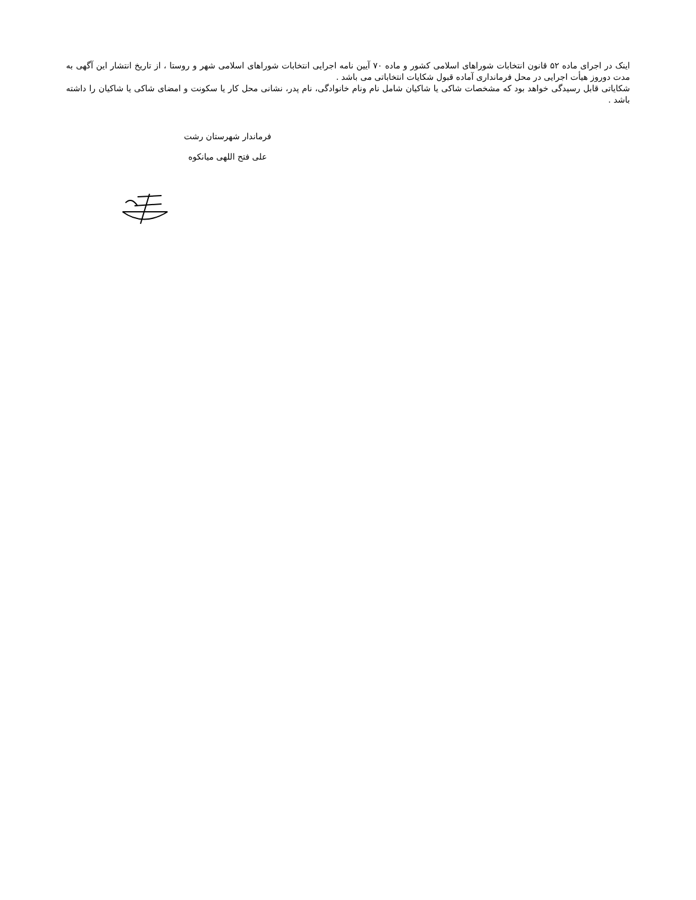اینک در اجرای ماده ۵۲ قانون انتخابات شوراهای اسلامی کشور و ماده ۷۰ آیین نامه اجرایی انتخابات شوراهای اسلامی شهر و روستا ، از تاریخ انتشار این آگهی به مدت دوروز هیأت اجرایی در محل فرمانداری آماده قبول شکایات انتخاباتی می باشد .
شکایاتی قابل رسیدگی خواهد بود که مشخصات شاکی یا شاکیان شامل نام ونام خانوادگی، نام پدر، نشانی محل کار یا سکونت و امضای شاکی یا شاکیان را داشته باشد .
فرماندار شهرستان رشت
علی فتح اللهی میانکوه